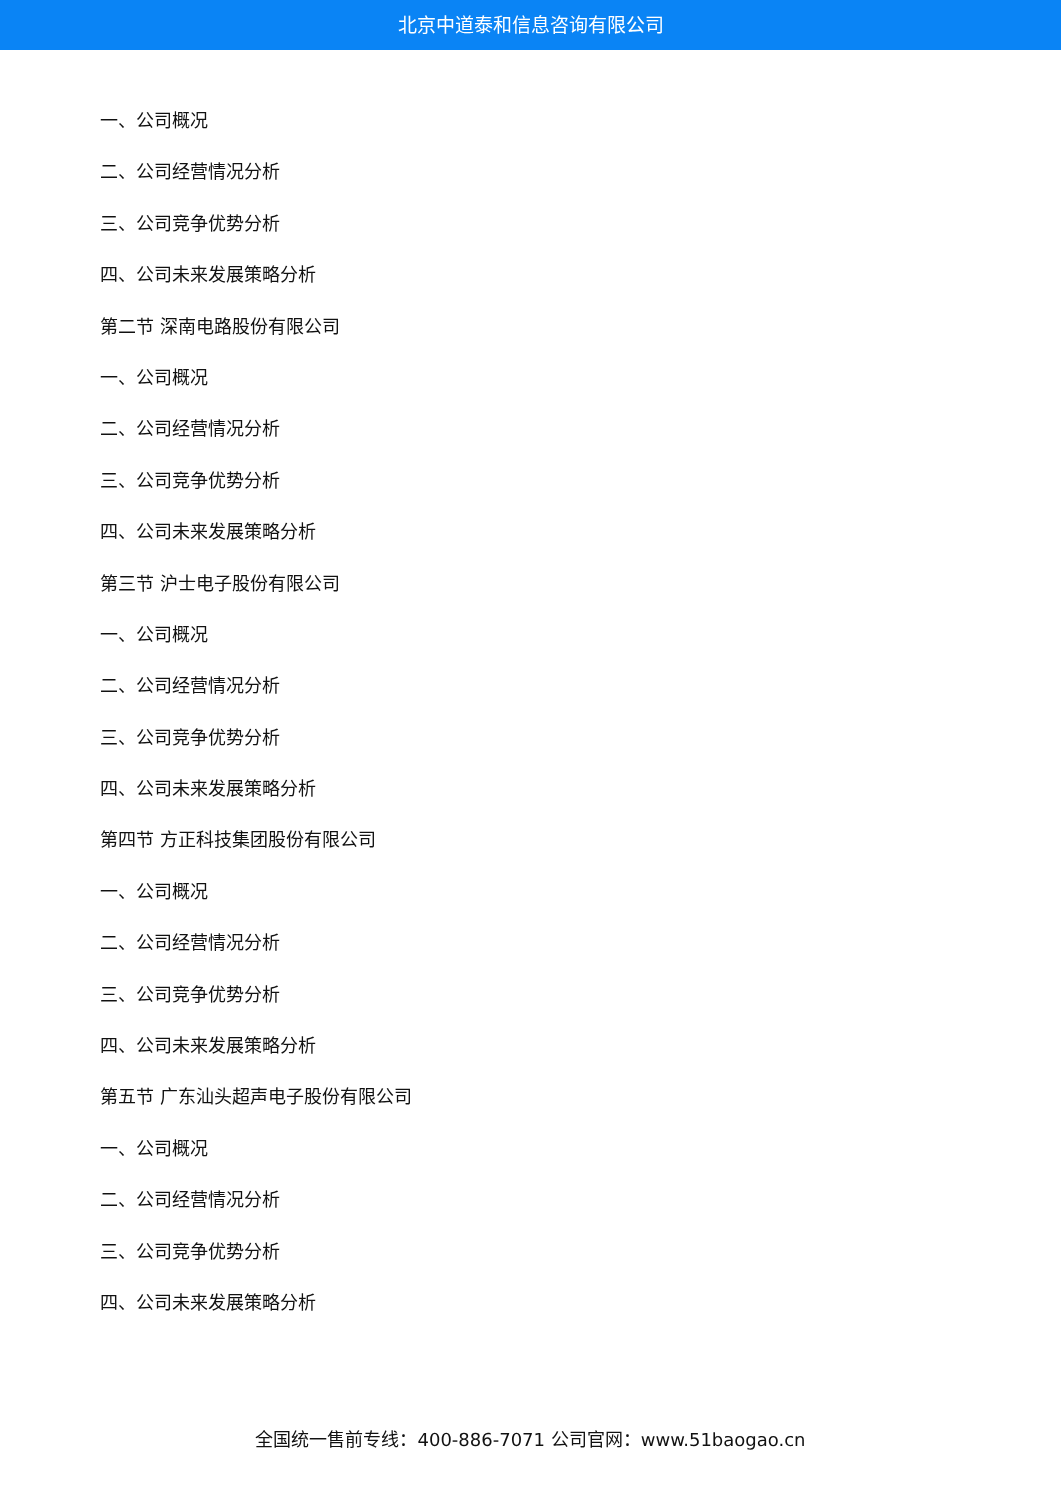北京中道泰和信息咨询有限公司
一、公司概况
二、公司经营情况分析
三、公司竞争优势分析
四、公司未来发展策略分析
第二节 深南电路股份有限公司
一、公司概况
二、公司经营情况分析
三、公司竞争优势分析
四、公司未来发展策略分析
第三节 沪士电子股份有限公司
一、公司概况
二、公司经营情况分析
三、公司竞争优势分析
四、公司未来发展策略分析
第四节 方正科技集团股份有限公司
一、公司概况
二、公司经营情况分析
三、公司竞争优势分析
四、公司未来发展策略分析
第五节 广东汕头超声电子股份有限公司
一、公司概况
二、公司经营情况分析
三、公司竞争优势分析
四、公司未来发展策略分析
全国统一售前专线：400-886-7071 公司官网：www.51baogao.cn